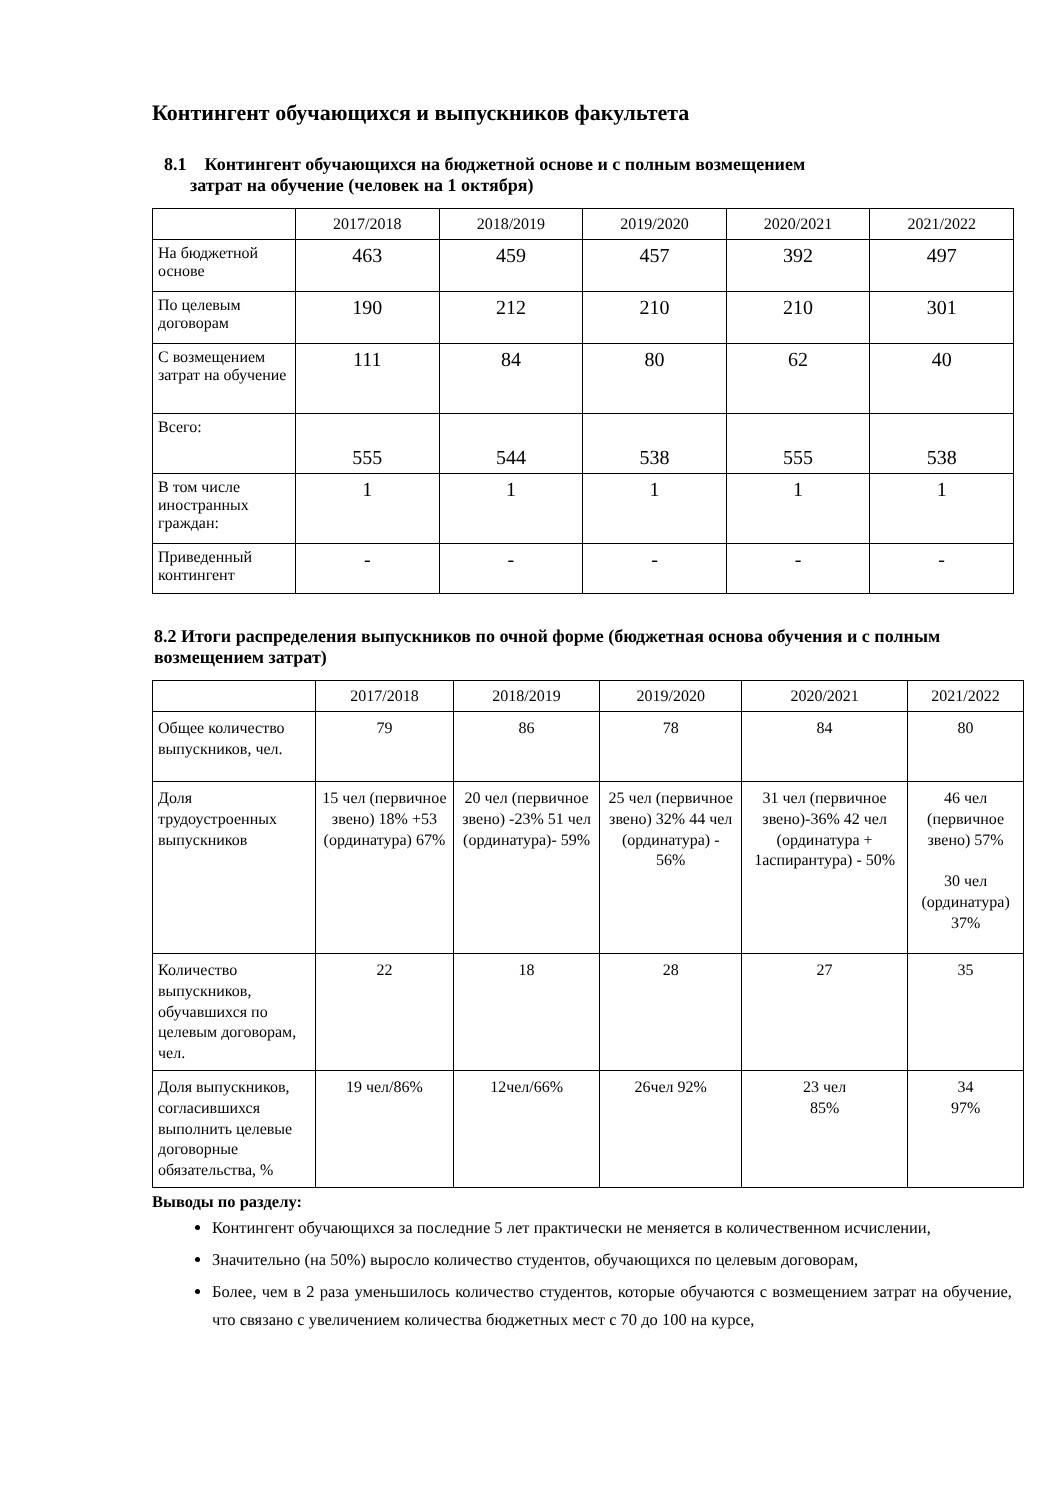Контингент обучающихся и выпускников факультета
8.1 Контингент обучающихся на бюджетной основе и с полным возмещением
затрат на обучение (человек на 1 октября)
| | 2017/2018 | 2018/2019 | 2019/2020 | 2020/2021 | 2021/2022 |
| --- | --- | --- | --- | --- | --- |
| На бюджетной основе | 463 | 459 | 457 | 392 | 497 |
| По целевым договорам | 190 | 212 | 210 | 210 | 301 |
| С возмещением затрат на обучение | 111 | 84 | 80 | 62 | 40 |
| Всего: | 555 | 544 | 538 | 555 | 538 |
| В том числе иностранных граждан: | 1 | 1 | 1 | 1 | 1 |
| Приведенный контингент | - | - | - | - | - |
8.2 Итоги распределения выпускников по очной форме (бюджетная основа обучения и с полным возмещением затрат)
| | 2017/2018 | 2018/2019 | 2019/2020 | 2020/2021 | 2021/2022 |
| --- | --- | --- | --- | --- | --- |
| Общее количество выпускников, чел. | 79 | 86 | 78 | 84 | 80 |
| Доля трудоустроенных выпускников | 15 чел (первичное звено) 18% +53 (ординатура) 67% | 20 чел (первичное звено) -23% 51 чел (ординатура)- 59% | 25 чел (первичное звено) 32% 44 чел (ординатура) - 56% | 31 чел (первичное звено)-36% 42 чел (ординатура + 1аспирантура) - 50% | 46 чел (первичное звено) 57% 30 чел (ординатура) 37% |
| Количество выпускников, обучавшихся по целевым договорам, чел. | 22 | 18 | 28 | 27 | 35 |
| Доля выпускников, согласившихся выполнить целевые договорные обязательства, % | 19 чел/86% | 12чел/66% | 26чел 92% | 23 чел 85% | 34 97% |
Выводы по разделу:
Контингент обучающихся за последние 5 лет практически не меняется в количественном исчислении,
Значительно (на 50%) выросло количество студентов, обучающихся по целевым договорам,
Более, чем в 2 раза уменьшилось количество студентов, которые обучаются с возмещением затрат на обучение, что связано с увеличением количества бюджетных мест с 70 до 100 на курсе,